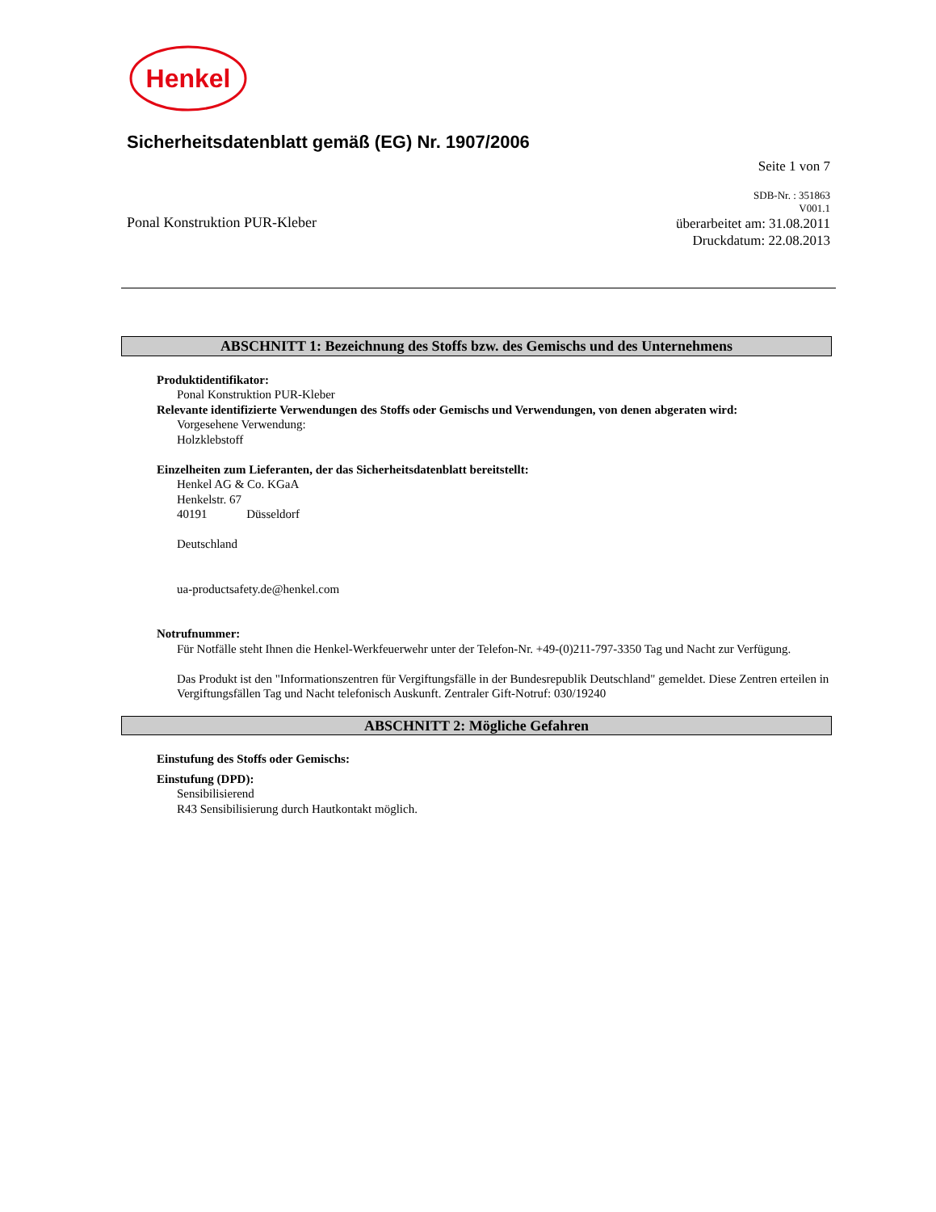Henkel
Sicherheitsdatenblatt gemäß (EG) Nr. 1907/2006
Seite 1 von 7
Ponal Konstruktion PUR-Kleber
SDB-Nr. : 351863
V001.1
überarbeitet am: 31.08.2011
Druckdatum: 22.08.2013
ABSCHNITT 1: Bezeichnung des Stoffs bzw. des Gemischs und des Unternehmens
Produktidentifikator:
Ponal Konstruktion PUR-Kleber
Relevante identifizierte Verwendungen des Stoffs oder Gemischs und Verwendungen, von denen abgeraten wird:
Vorgesehene Verwendung:
Holzklebstoff
Einzelheiten zum Lieferanten, der das Sicherheitsdatenblatt bereitstellt:
Henkel AG & Co. KGaA
Henkelstr. 67
40191 Düsseldorf
Deutschland
ua-productsafety.de@henkel.com
Notrufnummer:
Für Notfälle steht Ihnen die Henkel-Werkfeuerwehr unter der Telefon-Nr. +49-(0)211-797-3350 Tag und Nacht zur Verfügung.
Das Produkt ist den "Informationszentren für Vergiftungsfälle in der Bundesrepublik Deutschland" gemeldet. Diese Zentren erteilen in Vergiftungsfällen Tag und Nacht telefonisch Auskunft. Zentraler Gift-Notruf: 030/19240
ABSCHNITT 2: Mögliche Gefahren
Einstufung des Stoffs oder Gemischs:
Einstufung (DPD):
Sensibilisierend
R43 Sensibilisierung durch Hautkontakt möglich.